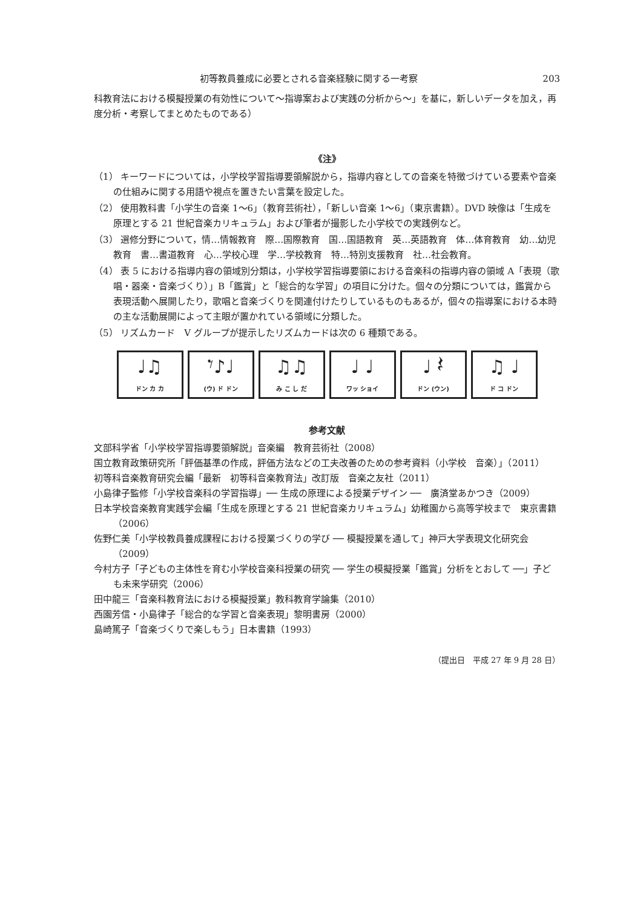初等教員養成に必要とされる音楽経験に関する一考察 203
科教育法における模擬授業の有効性について〜指導案および実践の分析から〜」を基に，新しいデータを加え，再度分析・考察してまとめたものである）
《注》
（1） キーワードについては，小学校学習指導要領解説から，指導内容としての音楽を特徴づけている要素や音楽の仕組みに関する用語や視点を置きたい言葉を設定した。
（2） 使用教科書「小学生の音楽 1〜6」（教育芸術社），「新しい音楽 1〜6」（東京書籍）。DVD 映像は「生成を原理とする 21 世紀音楽カリキュラム」および筆者が撮影した小学校での実践例など。
（3） 選修分野について，情…情報教育　際…国際教育　国…国語教育　英…英語教育　体…体育教育　幼…幼児教育　書…書道教育　心…学校心理　学…学校教育　特…特別支援教育　社…社会教育。
（4） 表 5 における指導内容の領域別分類は，小学校学習指導要領における音楽科の指導内容の領域 A「表現（歌唱・器楽・音楽づくり）」B「鑑賞」と「総合的な学習」の項目に分けた。個々の分類については，鑑賞から表現活動へ展開したり，歌唱と音楽づくりを関連付けたりしているものもあるが，個々の指導案における本時の主な活動展開によって主眼が置かれている領域に分類した。
（5） リズムカード　V グループが提示したリズムカードは次の 6 種類である。
♩♫
ドン カ カ
𝄾♪♩
(ウ) ド ドン
♫♫
み こ し だ
♩ ♩
ワッ ショイ
♩ 𝄽
ドン (ウン)
♫ ♩
ド コ ドン
参考文献
文部科学省「小学校学習指導要領解説」音楽編　教育芸術社（2008）
国立教育政策研究所「評価基準の作成，評価方法などの工夫改善のための参考資料（小学校　音楽）」（2011）
初等科音楽教育研究会編「最新　初等科音楽教育法」改訂版　音楽之友社（2011）
小島律子監修「小学校音楽科の学習指導」── 生成の原理による授業デザイン ──　廣済堂あかつき（2009）
日本学校音楽教育実践学会編「生成を原理とする 21 世紀音楽カリキュラム」幼稚園から高等学校まで　東京書籍（2006）
佐野仁美「小学校教員養成課程における授業づくりの学び ── 模擬授業を通して」神戸大学表現文化研究会（2009）
今村方子「子どもの主体性を育む小学校音楽科授業の研究 ── 学生の模擬授業「鑑賞」分析をとおして ──」子ども未来学研究（2006）
田中龍三「音楽科教育法における模擬授業」教科教育学論集（2010）
西園芳信・小島律子「総合的な学習と音楽表現」黎明書房（2000）
島崎篤子「音楽づくりで楽しもう」日本書籍（1993）
（提出日　平成 27 年 9 月 28 日）